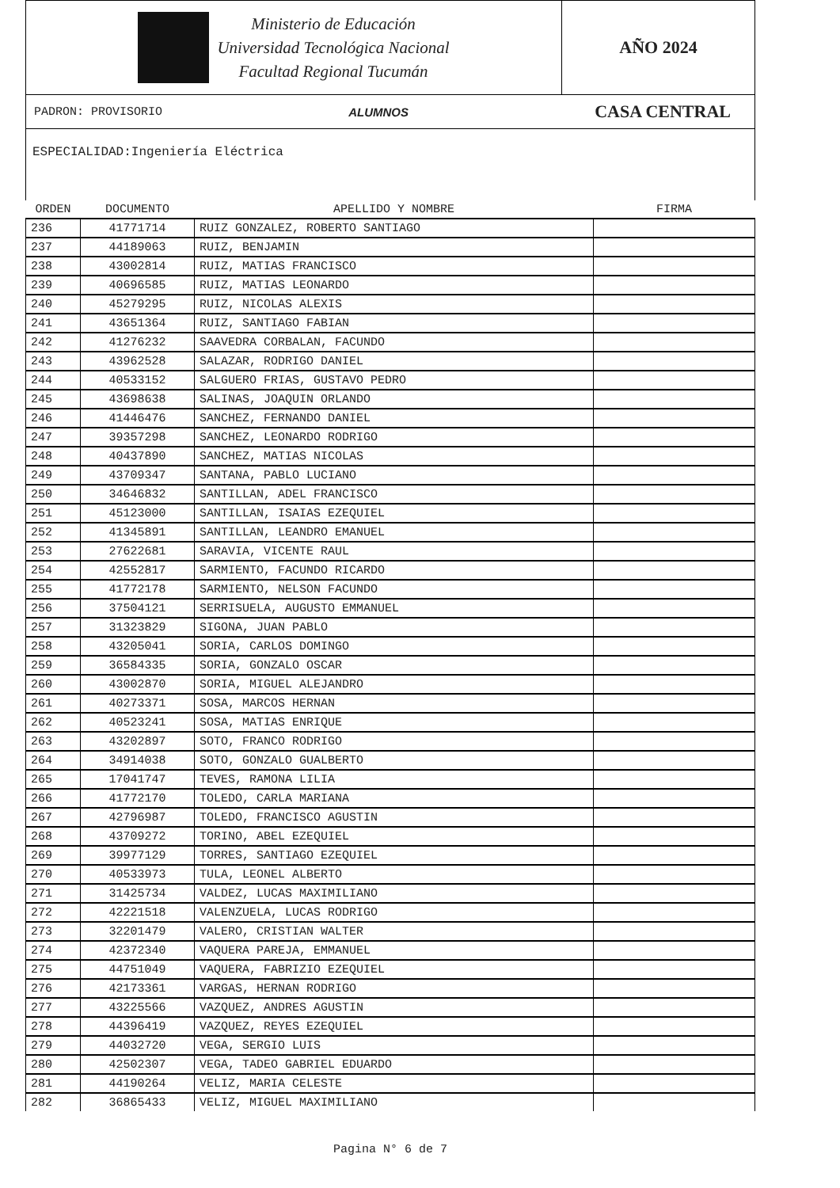Ministerio de Educación
Universidad Tecnológica Nacional
Facultad Regional Tucumán
AÑO 2024
PADRON: PROVISORIO ALUMNOS CASA CENTRAL
ESPECIALIDAD:Ingeniería Eléctrica
| ORDEN | DOCUMENTO | APELLIDO Y NOMBRE | FIRMA |
| --- | --- | --- | --- |
| 236 | 41771714 | RUIZ GONZALEZ, ROBERTO SANTIAGO | |
| 237 | 44189063 | RUIZ, BENJAMIN | |
| 238 | 43002814 | RUIZ, MATIAS FRANCISCO | |
| 239 | 40696585 | RUIZ, MATIAS LEONARDO | |
| 240 | 45279295 | RUIZ, NICOLAS ALEXIS | |
| 241 | 43651364 | RUIZ, SANTIAGO FABIAN | |
| 242 | 41276232 | SAAVEDRA CORBALAN, FACUNDO | |
| 243 | 43962528 | SALAZAR, RODRIGO DANIEL | |
| 244 | 40533152 | SALGUERO FRIAS, GUSTAVO PEDRO | |
| 245 | 43698638 | SALINAS, JOAQUIN ORLANDO | |
| 246 | 41446476 | SANCHEZ, FERNANDO DANIEL | |
| 247 | 39357298 | SANCHEZ, LEONARDO RODRIGO | |
| 248 | 40437890 | SANCHEZ, MATIAS NICOLAS | |
| 249 | 43709347 | SANTANA, PABLO LUCIANO | |
| 250 | 34646832 | SANTILLAN, ADEL FRANCISCO | |
| 251 | 45123000 | SANTILLAN, ISAIAS EZEQUIEL | |
| 252 | 41345891 | SANTILLAN, LEANDRO EMANUEL | |
| 253 | 27622681 | SARAVIA, VICENTE RAUL | |
| 254 | 42552817 | SARMIENTO, FACUNDO RICARDO | |
| 255 | 41772178 | SARMIENTO, NELSON FACUNDO | |
| 256 | 37504121 | SERRISUELA, AUGUSTO EMMANUEL | |
| 257 | 31323829 | SIGONA, JUAN PABLO | |
| 258 | 43205041 | SORIA, CARLOS DOMINGO | |
| 259 | 36584335 | SORIA, GONZALO OSCAR | |
| 260 | 43002870 | SORIA, MIGUEL ALEJANDRO | |
| 261 | 40273371 | SOSA, MARCOS HERNAN | |
| 262 | 40523241 | SOSA, MATIAS ENRIQUE | |
| 263 | 43202897 | SOTO, FRANCO RODRIGO | |
| 264 | 34914038 | SOTO, GONZALO GUALBERTO | |
| 265 | 17041747 | TEVES, RAMONA LILIA | |
| 266 | 41772170 | TOLEDO, CARLA MARIANA | |
| 267 | 42796987 | TOLEDO, FRANCISCO AGUSTIN | |
| 268 | 43709272 | TORINO, ABEL EZEQUIEL | |
| 269 | 39977129 | TORRES, SANTIAGO EZEQUIEL | |
| 270 | 40533973 | TULA, LEONEL ALBERTO | |
| 271 | 31425734 | VALDEZ, LUCAS MAXIMILIANO | |
| 272 | 42221518 | VALENZUELA, LUCAS RODRIGO | |
| 273 | 32201479 | VALERO, CRISTIAN WALTER | |
| 274 | 42372340 | VAQUERA PAREJA, EMMANUEL | |
| 275 | 44751049 | VAQUERA, FABRIZIO EZEQUIEL | |
| 276 | 42173361 | VARGAS, HERNAN RODRIGO | |
| 277 | 43225566 | VAZQUEZ, ANDRES AGUSTIN | |
| 278 | 44396419 | VAZQUEZ, REYES EZEQUIEL | |
| 279 | 44032720 | VEGA, SERGIO LUIS | |
| 280 | 42502307 | VEGA, TADEO GABRIEL EDUARDO | |
| 281 | 44190264 | VELIZ, MARIA CELESTE | |
| 282 | 36865433 | VELIZ, MIGUEL MAXIMILIANO | |
Pagina N° 6 de 7